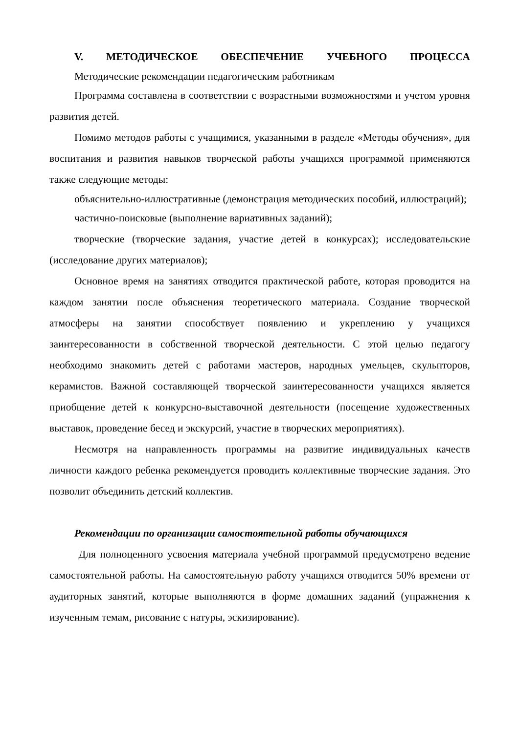V. МЕТОДИЧЕСКОЕ ОБЕСПЕЧЕНИЕ УЧЕБНОГО ПРОЦЕССА
Методические рекомендации педагогическим работникам
Программа составлена в соответствии с возрастными возможностями и учетом уровня развития детей.
Помимо методов работы с учащимися, указанными в разделе «Методы обучения», для воспитания и развития навыков творческой работы учащихся программой применяются также следующие методы:
объяснительно-иллюстративные (демонстрация методических пособий, иллюстраций);
частично-поисковые (выполнение вариативных заданий);
творческие (творческие задания, участие детей в конкурсах); исследовательские (исследование других материалов);
Основное время на занятиях отводится практической работе, которая проводится на каждом занятии после объяснения теоретического материала. Создание творческой атмосферы на занятии способствует появлению и укреплению у учащихся заинтересованности в собственной творческой деятельности. С этой целью педагогу необходимо знакомить детей с работами мастеров, народных умельцев, скульпторов, керамистов. Важной составляющей творческой заинтересованности учащихся является приобщение детей к конкурсно-выставочной деятельности (посещение художественных выставок, проведение бесед и экскурсий, участие в творческих мероприятиях).
Несмотря на направленность программы на развитие индивидуальных качеств личности каждого ребенка рекомендуется проводить коллективные творческие задания. Это позволит объединить детский коллектив.
Рекомендации по организации самостоятельной работы обучающихся
Для полноценного усвоения материала учебной программой предусмотрено ведение самостоятельной работы. На самостоятельную работу учащихся отводится 50% времени от аудиторных занятий, которые выполняются в форме домашних заданий (упражнения к изученным темам, рисование с натуры, эскизирование).